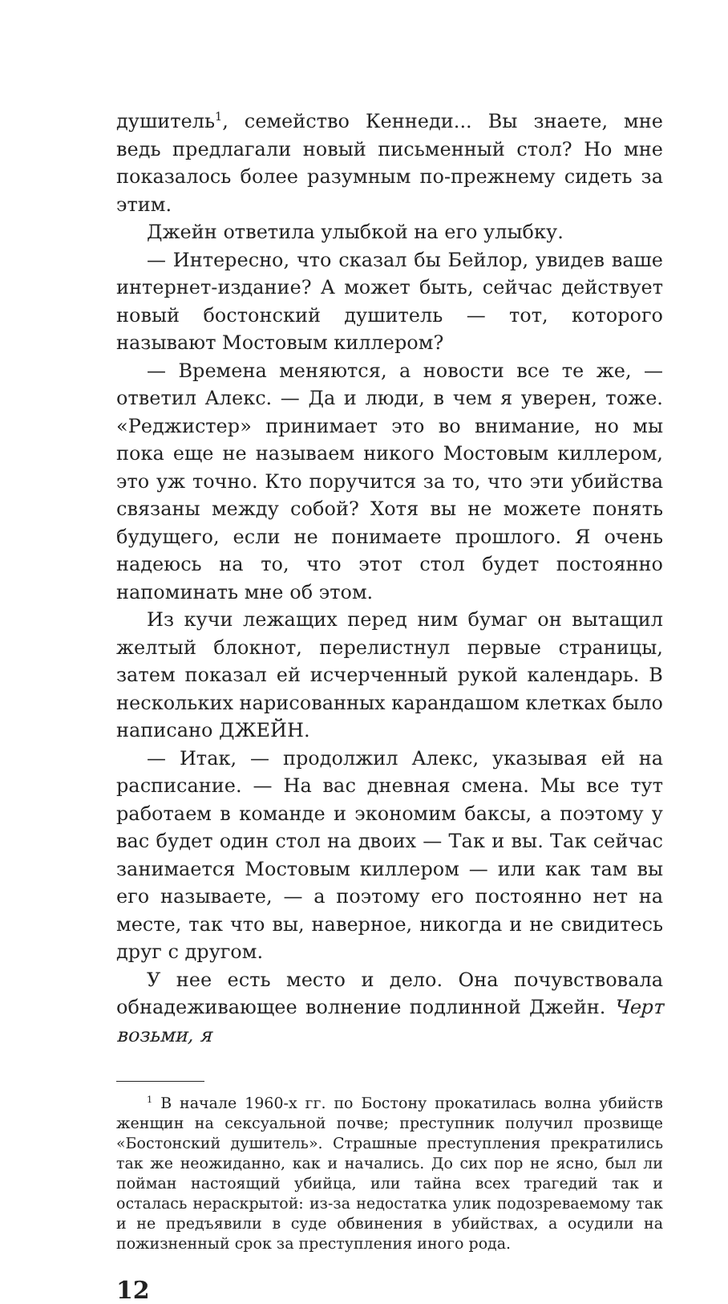душитель<sup>1</sup>, семейство Кеннеди... Вы знаете, мне ведь предлагали новый письменный стол? Но мне показалось более разумным по-прежнему сидеть за этим.
Джейн ответила улыбкой на его улыбку.
— Интересно, что сказал бы Бейлор, увидев ваше интернет-издание? А может быть, сейчас действует новый бостонский душитель — тот, которого называют Мостовым киллером?
— Времена меняются, а новости все те же, — ответил Алекс. — Да и люди, в чем я уверен, тоже. «Реджистер» принимает это во внимание, но мы пока еще не называем никого Мостовым киллером, это уж точно. Кто поручится за то, что эти убийства связаны между собой? Хотя вы не можете понять будущего, если не понимаете прошлого. Я очень надеюсь на то, что этот стол будет постоянно напоминать мне об этом.
Из кучи лежащих перед ним бумаг он вытащил желтый блокнот, перелистнул первые страницы, затем показал ей исчерченный рукой календарь. В нескольких нарисованных карандашом клетках было написано ДЖЕЙН.
— Итак, — продолжил Алекс, указывая ей на расписание. — На вас дневная смена. Мы все тут работаем в команде и экономим баксы, а поэтому у вас будет один стол на двоих — Так и вы. Так сейчас занимается Мостовым киллером — или как там вы его называете, — а поэтому его постоянно нет на месте, так что вы, наверное, никогда и не свидитесь друг с другом.
У нее есть место и дело. Она почувствовала обнадеживающее волнение подлинной Джейн. Черт возьми, я
<sup>1</sup> В начале 1960-х гг. по Бостону прокатилась волна убийств женщин на сексуальной почве; преступник получил прозвище «Бостонский душитель». Страшные преступления прекратились так же неожиданно, как и начались. До сих пор не ясно, был ли пойман настоящий убийца, или тайна всех трагедий так и осталась нераскрытой: из-за недостатка улик подозреваемому так и не предъявили в суде обвинения в убийствах, а осудили на пожизненный срок за преступления иного рода.
12